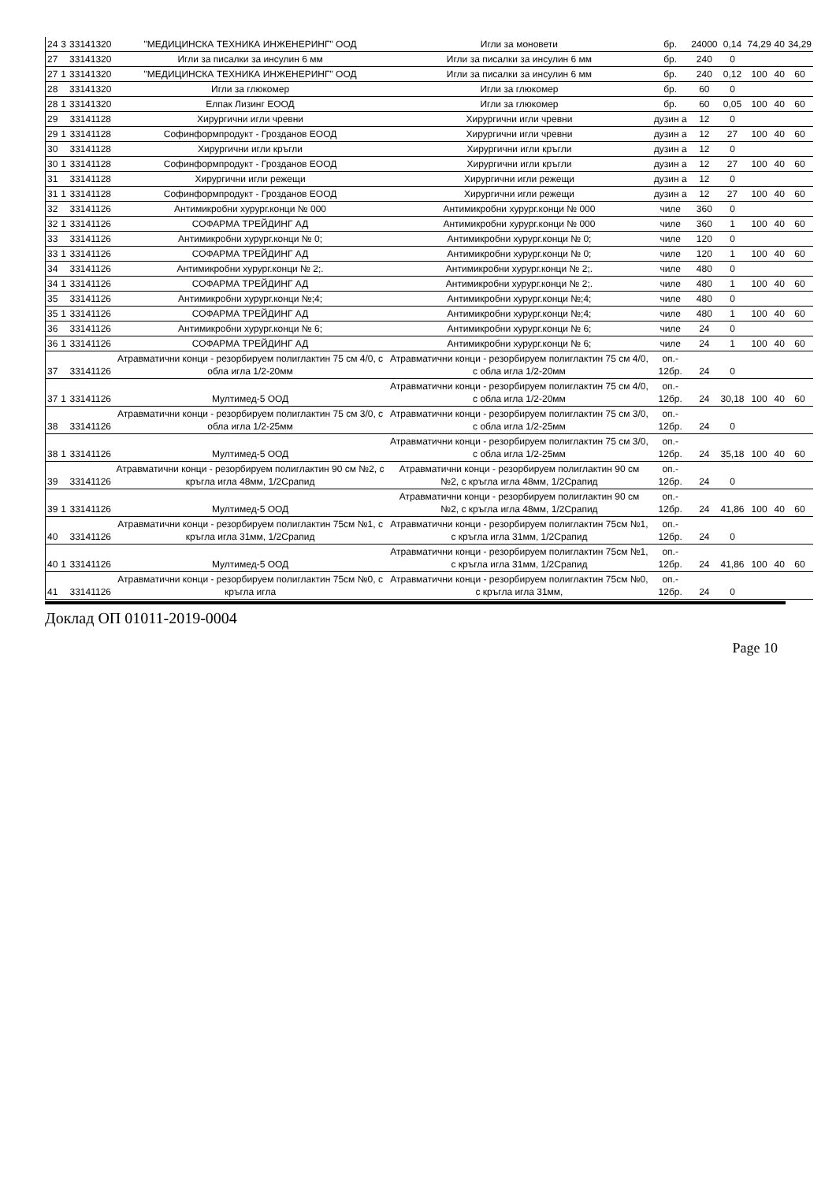| 24 | 3 | 33141320 | "МЕДИЦИНСКА ТЕХНИКА ИНЖЕНЕРИНГ" ООД | Игли за моновети | бр. | 24000 | 0,14 | 74,29 | 40 | 34,29 |
| 27 | | 33141320 | Игли за писалки за инсулин 6 мм | Игли за писалки за инсулин 6 мм | бр. | 240 | 0 | | | |
| 27 | 1 | 33141320 | "МЕДИЦИНСКА ТЕХНИКА ИНЖЕНЕРИНГ" ООД | Игли за писалки за инсулин 6 мм | бр. | 240 | 0,12 | 100 | 40 | 60 |
| 28 | | 33141320 | Игли за глюкомер | Игли за глюкомер | бр. | 60 | 0 | | | |
| 28 | 1 | 33141320 | Елпак Лизинг ЕООД | Игли за глюкомер | бр. | 60 | 0,05 | 100 | 40 | 60 |
| 29 | | 33141128 | Хирургични игли чревни | Хирургични игли чревни | дузин а | 12 | 0 | | | |
| 29 | 1 | 33141128 | Софинформпродукт - Грозданов ЕООД | Хирургични игли чревни | дузин а | 12 | 27 | 100 | 40 | 60 |
| 30 | | 33141128 | Хирургични игли кръгли | Хирургични игли кръгли | дузин а | 12 | 0 | | | |
| 30 | 1 | 33141128 | Софинформпродукт - Грозданов ЕООД | Хирургични игли кръгли | дузин а | 12 | 27 | 100 | 40 | 60 |
| 31 | | 33141128 | Хирургични игли режещи | Хирургични игли режещи | дузин а | 12 | 0 | | | |
| 31 | 1 | 33141128 | Софинформпродукт - Грозданов ЕООД | Хирургични игли режещи | дузин а | 12 | 27 | 100 | 40 | 60 |
| 32 | | 33141126 | Антимикробни хурург.конци № 000 | Антимикробни хурург.конци № 000 | чиле | 360 | 0 | | | |
| 32 | 1 | 33141126 | СОФАРМА ТРЕЙДИНГ АД | Антимикробни хурург.конци № 000 | чиле | 360 | 1 | 100 | 40 | 60 |
| 33 | | 33141126 | Антимикробни хурург.конци № 0; | Антимикробни хурург.конци № 0; | чиле | 120 | 0 | | | |
| 33 | 1 | 33141126 | СОФАРМА ТРЕЙДИНГ АД | Антимикробни хурург.конци № 0; | чиле | 120 | 1 | 100 | 40 | 60 |
| 34 | | 33141126 | Антимикробни хурург.конци № 2;. | Антимикробни хурург.конци № 2;. | чиле | 480 | 0 | | | |
| 34 | 1 | 33141126 | СОФАРМА ТРЕЙДИНГ АД | Антимикробни хурург.конци № 2;. | чиле | 480 | 1 | 100 | 40 | 60 |
| 35 | | 33141126 | Антимикробни хурург.конци №;4; | Антимикробни хурург.конци №;4; | чиле | 480 | 0 | | | |
| 35 | 1 | 33141126 | СОФАРМА ТРЕЙДИНГ АД | Антимикробни хурург.конци №;4; | чиле | 480 | 1 | 100 | 40 | 60 |
| 36 | | 33141126 | Антимикробни хурург.конци № 6; | Антимикробни хурург.конци № 6; | чиле | 24 | 0 | | | |
| 36 | 1 | 33141126 | СОФАРМА ТРЕЙДИНГ АД | Антимикробни хурург.конци № 6; | чиле | 24 | 1 | 100 | 40 | 60 |
| 37 | | 33141126 | Атравматични конци - резорбируем полиглактин 75 см 4/0, с обла игла 1/2-20мм | Атравматични конци - резорбируем полиглактин 75 см 4/0, с обла игла 1/2-20мм | оп.- 12бр. | 24 | 0 | | | |
| 37 | 1 | 33141126 | Мултимед-5 ООД | Атравматични конци - резорбируем полиглактин 75 см 4/0, с обла игла 1/2-20мм | оп.- 12бр. | 24 | 30,18 | 100 | 40 | 60 |
| 38 | | 33141126 | Атравматични конци - резорбируем полиглактин 75 см 3/0, с обла игла 1/2-25мм | Атравматични конци - резорбируем полиглактин 75 см 3/0, с обла игла 1/2-25мм | оп.- 12бр. | 24 | 0 | | | |
| 38 | 1 | 33141126 | Мултимед-5 ООД | Атравматични конци - резорбируем полиглактин 75 см 3/0, с обла игла 1/2-25мм | оп.- 12бр. | 24 | 35,18 | 100 | 40 | 60 |
| 39 | | 33141126 | Атравматични конци - резорбируем полиглактин 90 см №2, с кръгла игла 48мм, 1/2Срапид | Атравматични конци - резорбируем полиглактин 90 см №2, с кръгла игла 48мм, 1/2Срапид | оп.- 12бр. | 24 | 0 | | | |
| 39 | 1 | 33141126 | Мултимед-5 ООД | Атравматични конци - резорбируем полиглактин 90 см №2, с кръгла игла 48мм, 1/2Срапид | оп.- 12бр. | 24 | 41,86 | 100 | 40 | 60 |
| 40 | | 33141126 | Атравматични конци - резорбируем полиглактин 75см №1, с кръгла игла 31мм, 1/2Срапид | Атравматични конци - резорбируем полиглактин 75см №1, с кръгла игла 31мм, 1/2Срапид | оп.- 12бр. | 24 | 0 | | | |
| 40 | 1 | 33141126 | Мултимед-5 ООД | Атравматични конци - резорбируем полиглактин 75см №1, с кръгла игла 31мм, 1/2Срапид | оп.- 12бр. | 24 | 41,86 | 100 | 40 | 60 |
| 41 | | 33141126 | Атравматични конци - резорбируем полиглактин 75см №0, с кръгла игла | Атравматични конци - резорбируем полиглактин 75см №0, с кръгла игла 31мм, | оп.- 12бр. | 24 | 0 | | | |
Доклад ОП 01011-2019-0004
Page 10